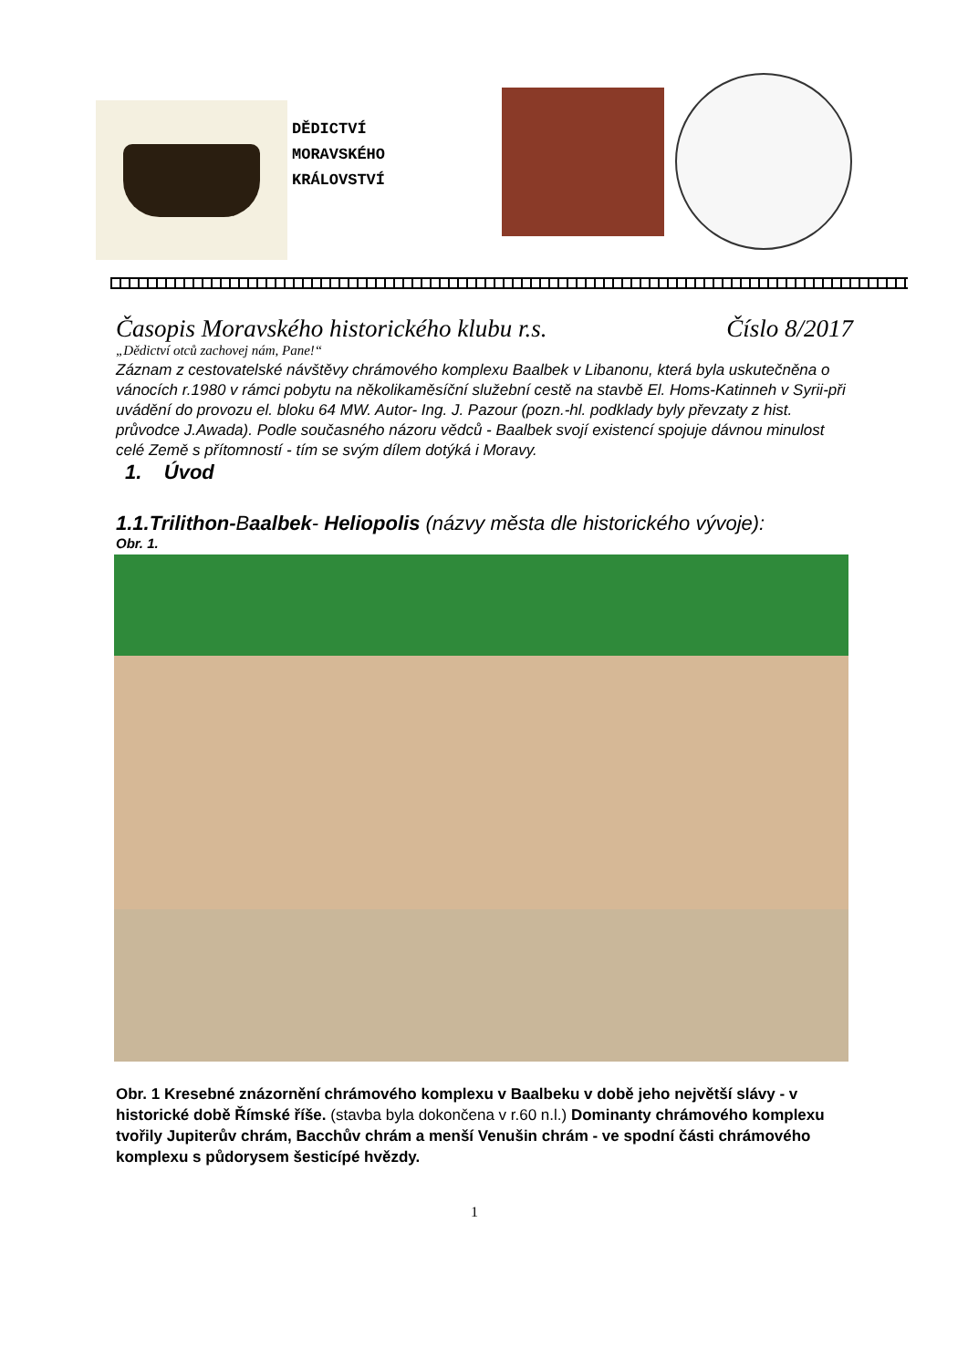DĚDICTVÍ
MORAVSKÉHO
KRÁLOVSTVÍ
Časopis Moravského historického klubu r.s. Číslo 8/2017
„Dědictví otců zachovej nám, Pane!“
Záznam z cestovatelské návštěvy chrámového komplexu Baalbek v Libanonu, která byla uskutečněna o vánocích r.1980 v rámci pobytu na několikaměsíční služební cestě na stavbě El. Homs-Katinneh v Syrii-při uvádění do provozu el. bloku 64 MW. Autor- Ing. J. Pazour (pozn.-hl. podklady byly převzaty z hist. průvodce J.Awada). Podle současného názoru vědců - Baalbek svojí existencí spojuje dávnou minulost celé Země s přítomností - tím se svým dílem dotýká i Moravy.
1. Úvod
1.1.Trilithon-Baalbek- Heliopolis (názvy města dle historického vývoje):
Obr. 1.
Obr. 1 Kresebné znázornění chrámového komplexu v Baalbeku v době jeho největší slávy - v historické době Římské říše. (stavba byla dokončena v r.60 n.l.) Dominanty chrámového komplexu tvořily Jupiterův chrám, Bacchův chrám a menší Venušin chrám - ve spodní části chrámového komplexu s půdorysem šesticípé hvězdy.
1